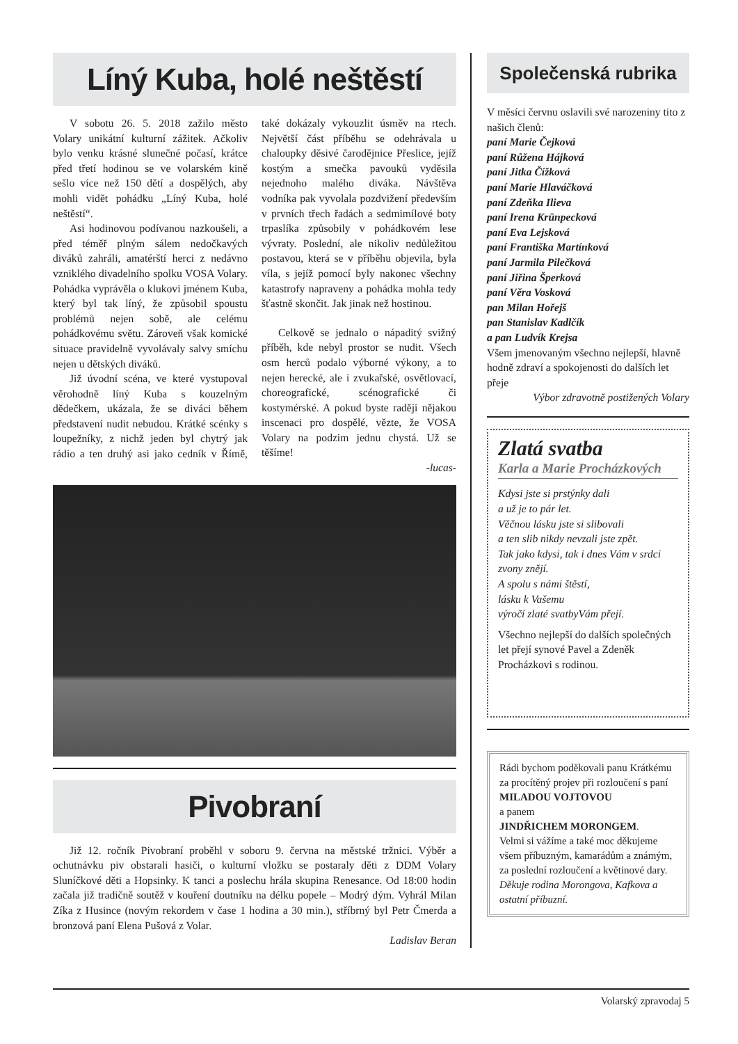Líný Kuba, holé neštěstí
V sobotu 26. 5. 2018 zažilo město Volary unikátní kulturní zážitek. Ačkoliv bylo venku krásné slunečné počasí, krátce před třetí hodinou se ve volarském kině sešlo více než 150 dětí a dospělých, aby mohli vidět pohádku „Líný Kuba, holé neštěstí“.
Asi hodinovou podívanou nazkoušeli, a před téměř plným sálem nedočkavých diváků zahráli, amatérští herci z nedávno vzniklého divadelního spolku VOSA Volary. Pohádka vyprávěla o klukovi jménem Kuba, který byl tak líný, že způsobil spoustu problémů nejen sobě, ale celému pohádkovému světu. Zároveň však komické situace pravidelně vyvolávaly salvy smíchu nejen u dětských diváků.
Již úvodní scéna, ve které vystupoval věrohodně líný Kuba s kouzelným dědečkem, ukázala, že se diváci během představení nudit nebudou. Krátké scénky s loupežníky, z nichž jeden byl chytrý jak rádio a ten druhý asi jako cedník v Římě, také dokázaly vykouzlit úsměv na rtech. Největší část příběhu se odehrávala u chaloupky děsivé čarodějnice Přeslice, jejíž kostým a smečka pavouků vyděsila nejednoho malého diváka. Návštěva vodníka pak vyvolala pozdvižení především v prvních třech řadách a sedmimílové boty trpaslíka způsobily v pohádkovém lese vývraty. Poslední, ale nikoliv nedůležitou postavou, která se v příběhu objevila, byla víla, s jejíž pomocí byly nakonec všechny katastrofy napraveny a pohádka mohla tedy šťastně skončit. Jak jinak než hostinou.
Celkově se jednalo o nápaditý svižný příběh, kde nebyl prostor se nudit. Všech osm herců podalo výborné výkony, a to nejen herecké, ale i zvukařské, osvětlovací, choreografické, scénografické či kostymérské. A pokud byste raději nějakou inscenaci pro dospělé, vězte, že VOSA Volary na podzim jednu chystá. Už se těšíme!
-lucas-
Pivobraní
Již 12. ročník Pivobraní proběhl v soboru 9. června na městské tržnici. Výběr a ochutnávku piv obstarali hasiči, o kulturní vložku se postaraly děti z DDM Volary Sluníčkové děti a Hopsinky. K tanci a poslechu hrála skupina Renesance. Od 18:00 hodin začala již tradičně soutěž v kouření doutníku na délku popele – Modrý dým. Vyhrál Milan Zíka z Husince (novým rekordem v čase 1 hodina a 30 min.), stříbrný byl Petr Čmerda a bronzová paní Elena Pušová z Volar.
Ladislav Beran
Společenská rubrika
V měsíci červnu oslavili své narozeniny tito z našich členů:
paní Marie Čejková
paní Růžena Hájková
paní Jitka Čížková
paní Marie Hlaváčková
paní Zdeňka Ilieva
paní Irena Krünpecková
paní Eva Lejsková
paní Františka Martínková
paní Jarmila Pilečková
paní Jiřina Šperková
paní Věra Vosková
pan Milan Hořejš
pan Stanislav Kadlčík
a pan Ludvík Krejsa
Všem jmenovaným všechno nejlepší, hlavně hodně zdraví a spokojenosti do dalších let přeje
Výbor zdravotně postižených Volary
Zlatá svatba
Karla a Marie Procházkových
Kdysi jste si prstýnky dali
a už je to pár let.
Věčnou lásku jste si slibovali
a ten slib nikdy nevzali jste zpět.
Tak jako kdysi, tak i dnes Vám v srdci zvony znějí.
A spolu s námi štěstí,
lásku k Vašemu
výročí zlaté svatbyVám přejí.
Všechno nejlepší do dalších společných let přejí synové Pavel a Zdeněk Procházkovi s rodinou.
Rádi bychom poděkovali panu Krátkému za procítěný projev při rozloučení s paní
MILADOU VOJTOVOU
a panem
JINDŘICHEM MORONGEM.
Velmi si vážíme a také moc děkujeme všem příbuzným, kamarádům a známým, za poslední rozloučení a květinové dary.
Děkuje rodina Morongova, Kafkova a ostatní příbuzní.
Volarský zpravodaj 5